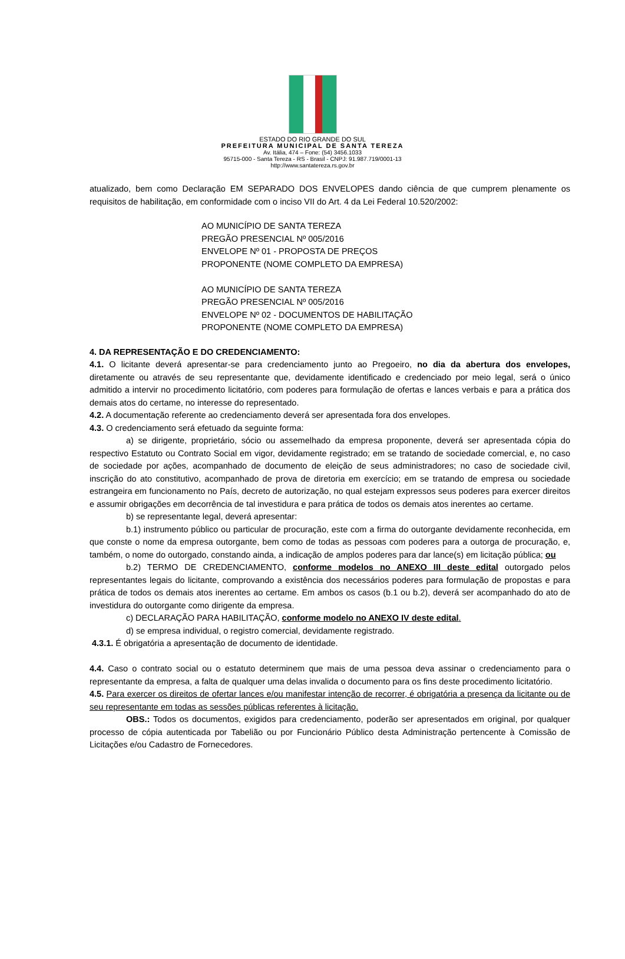ESTADO DO RIO GRANDE DO SUL
PREFEITURA MUNICIPAL DE SANTA TEREZA
Av. Itália, 474 – Fone: (54) 3456.1033
95715-000 - Santa Tereza - RS - Brasil - CNPJ: 91.987.719/0001-13
http://www.santatereza.rs.gov.br
atualizado, bem como Declaração EM SEPARADO DOS ENVELOPES dando ciência de que cumprem plenamente os requisitos de habilitação, em conformidade com o inciso VII do Art. 4 da Lei Federal 10.520/2002:
AO MUNICÍPIO DE SANTA TEREZA
PREGÃO PRESENCIAL Nº 005/2016
ENVELOPE Nº 01 - PROPOSTA DE PREÇOS
PROPONENTE (NOME COMPLETO DA EMPRESA)
AO MUNICÍPIO DE SANTA TEREZA
PREGÃO PRESENCIAL Nº 005/2016
ENVELOPE Nº 02 - DOCUMENTOS DE HABILITAÇÃO
PROPONENTE (NOME COMPLETO DA EMPRESA)
4. DA REPRESENTAÇÃO E DO CREDENCIAMENTO:
4.1. O licitante deverá apresentar-se para credenciamento junto ao Pregoeiro, no dia da abertura dos envelopes, diretamente ou através de seu representante que, devidamente identificado e credenciado por meio legal, será o único admitido a intervir no procedimento licitatório, com poderes para formulação de ofertas e lances verbais e para a prática dos demais atos do certame, no interesse do representado.
4.2. A documentação referente ao credenciamento deverá ser apresentada fora dos envelopes.
4.3. O credenciamento será efetuado da seguinte forma:
a) se dirigente, proprietário, sócio ou assemelhado da empresa proponente, deverá ser apresentada cópia do respectivo Estatuto ou Contrato Social em vigor, devidamente registrado; em se tratando de sociedade comercial, e, no caso de sociedade por ações, acompanhado de documento de eleição de seus administradores; no caso de sociedade civil, inscrição do ato constitutivo, acompanhado de prova de diretoria em exercício; em se tratando de empresa ou sociedade estrangeira em funcionamento no País, decreto de autorização, no qual estejam expressos seus poderes para exercer direitos e assumir obrigações em decorrência de tal investidura e para prática de todos os demais atos inerentes ao certame.
b) se representante legal, deverá apresentar:
b.1) instrumento público ou particular de procuração, este com a firma do outorgante devidamente reconhecida, em que conste o nome da empresa outorgante, bem como de todas as pessoas com poderes para a outorga de procuração, e, também, o nome do outorgado, constando ainda, a indicação de amplos poderes para dar lance(s) em licitação pública; ou
b.2) TERMO DE CREDENCIAMENTO, conforme modelos no ANEXO III deste edital outorgado pelos representantes legais do licitante, comprovando a existência dos necessários poderes para formulação de propostas e para prática de todos os demais atos inerentes ao certame. Em ambos os casos (b.1 ou b.2), deverá ser acompanhado do ato de investidura do outorgante como dirigente da empresa.
c) DECLARAÇÃO PARA HABILITAÇÃO, conforme modelo no ANEXO IV deste edital.
d) se empresa individual, o registro comercial, devidamente registrado.
4.3.1. É obrigatória a apresentação de documento de identidade.
4.4. Caso o contrato social ou o estatuto determinem que mais de uma pessoa deva assinar o credenciamento para o representante da empresa, a falta de qualquer uma delas invalida o documento para os fins deste procedimento licitatório.
4.5. Para exercer os direitos de ofertar lances e/ou manifestar intenção de recorrer, é obrigatória a presença da licitante ou de seu representante em todas as sessões públicas referentes à licitação.
OBS.: Todos os documentos, exigidos para credenciamento, poderão ser apresentados em original, por qualquer processo de cópia autenticada por Tabelião ou por Funcionário Público desta Administração pertencente à Comissão de Licitações e/ou Cadastro de Fornecedores.